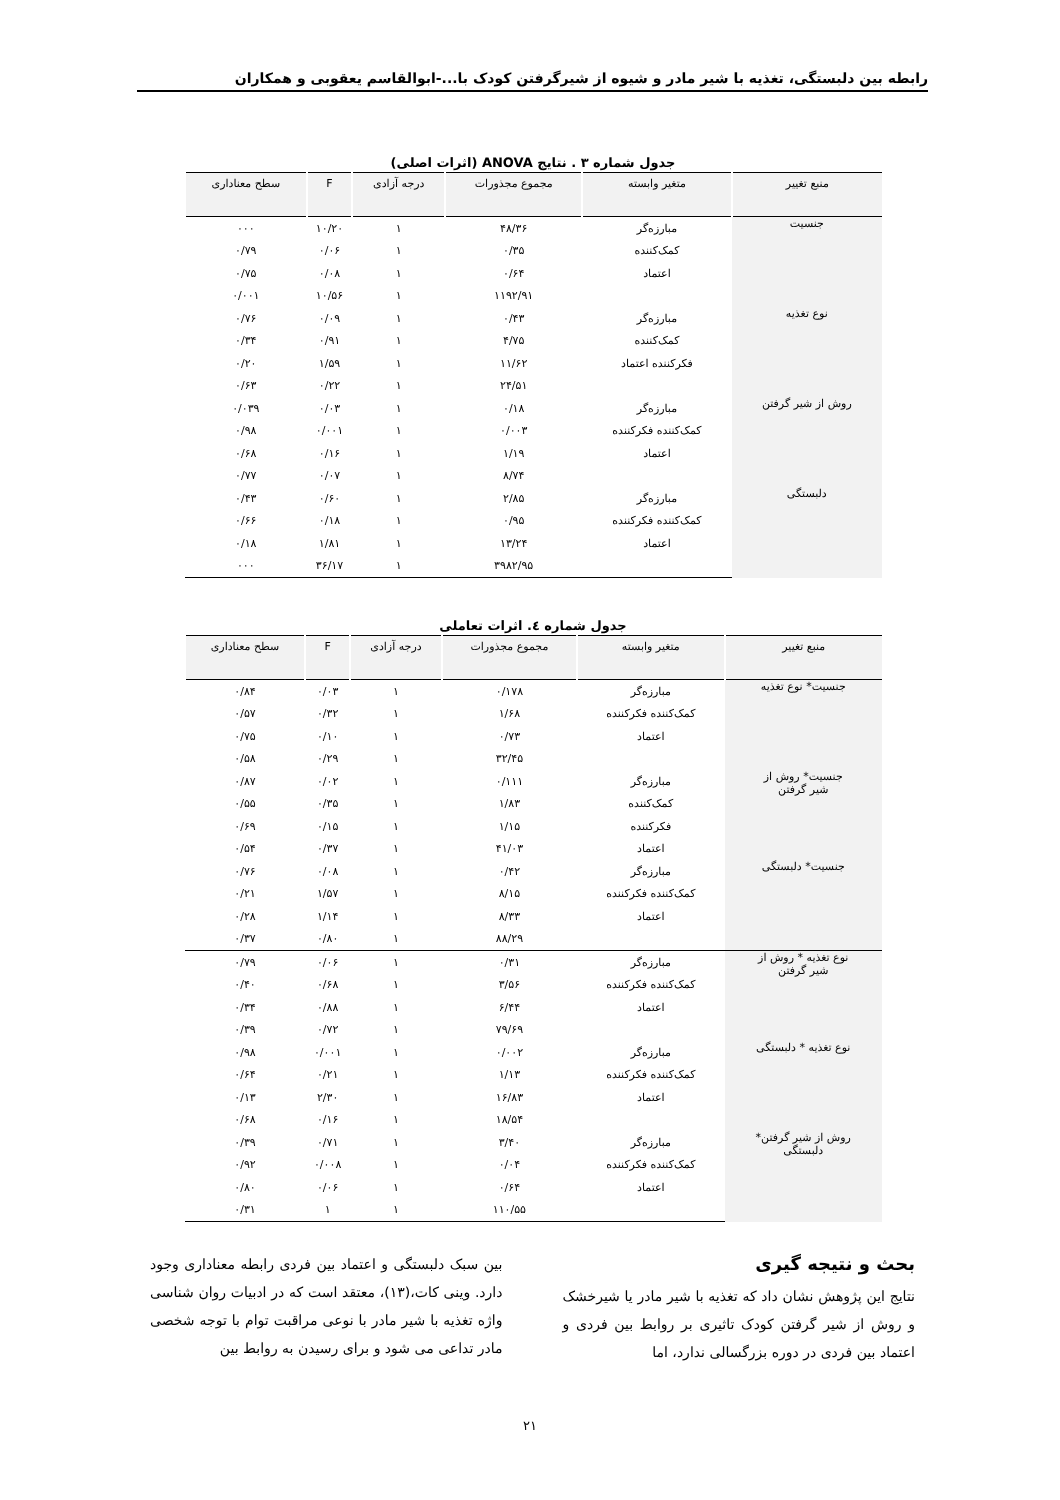رابطه بین دلبستگی، تغذیه با شیر مادر و شیوه از شیرگرفتن کودک با...-ابوالقاسم یعقوبی و همکاران
جدول شماره ۳ . نتایج ANOVA (اثرات اصلی)
| منبع تغییر | متغیر وابسته | مجموع مجذورات | درجه آزادی | F | سطح معناداری |
| --- | --- | --- | --- | --- | --- |
| جنسیت | مبارزه‌گر | ۴۸/۳۶ | ۱ | ۱۰/۲۰ | ۰۰۰ |
| | کمک‌کننده | ۰/۳۵ | ۱ | ۰/۰۶ | ۰/۷۹ |
| | اعتماد | ۰/۶۴ | ۱ | ۰/۰۸ | ۰/۷۵ |
| | | ۱۱۹۲/۹۱ | ۱ | ۱۰/۵۶ | ۰/۰۰۱ |
| نوع تغذیه | مبارزه‌گر | ۰/۴۳ | ۱ | ۰/۰۹ | ۰/۷۶ |
| | کمک‌کننده | ۴/۷۵ | ۱ | ۰/۹۱ | ۰/۳۴ |
| | فکرکننده اعتماد | ۱۱/۶۲ | ۱ | ۱/۵۹ | ۰/۲۰ |
| | | ۲۴/۵۱ | ۱ | ۰/۲۲ | ۰/۶۳ |
| روش از شیر گرفتن | مبارزه‌گر | ۰/۱۸ | ۱ | ۰/۰۳ | ۰/۰۳۹ |
| | کمک‌کننده فکرکننده | ۰/۰۰۳ | ۱ | ۰/۰۰۱ | ۰/۹۸ |
| | اعتماد | ۱/۱۹ | ۱ | ۰/۱۶ | ۰/۶۸ |
| | | ۸/۷۴ | ۱ | ۰/۰۷ | ۰/۷۷ |
| دلبستگی | مبارزه‌گر | ۲/۸۵ | ۱ | ۰/۶۰ | ۰/۴۳ |
| | کمک‌کننده فکرکننده | ۰/۹۵ | ۱ | ۰/۱۸ | ۰/۶۶ |
| | اعتماد | ۱۳/۲۴ | ۱ | ۱/۸۱ | ۰/۱۸ |
| | | ۳۹۸۲/۹۵ | ۱ | ۳۶/۱۷ | ۰۰۰ |
جدول شماره ٤. اثرات تعاملی
| منبع تغییر | متغیر وابسته | مجموع مجذورات | درجه آزادی | F | سطح معناداری |
| --- | --- | --- | --- | --- | --- |
| جنسیت* نوع تغذیه | مبارزه‌گر | ۰/۱۷۸ | ۱ | ۰/۰۳ | ۰/۸۴ |
| | کمک‌کننده فکرکننده | ۱/۶۸ | ۱ | ۰/۳۲ | ۰/۵۷ |
| | اعتماد | ۰/۷۳ | ۱ | ۰/۱۰ | ۰/۷۵ |
| | | ۳۲/۴۵ | ۱ | ۰/۲۹ | ۰/۵۸ |
| جنسیت* روش از شیر گرفتن | مبارزه‌گر | ۰/۱۱۱ | ۱ | ۰/۰۲ | ۰/۸۷ |
| | کمک‌کننده | ۱/۸۳ | ۱ | ۰/۳۵ | ۰/۵۵ |
| | فکرکننده | ۱/۱۵ | ۱ | ۰/۱۵ | ۰/۶۹ |
| | اعتماد | ۴۱/۰۳ | ۱ | ۰/۳۷ | ۰/۵۴ |
| جنسیت* دلبستگی | مبارزه‌گر | ۰/۴۲ | ۱ | ۰/۰۸ | ۰/۷۶ |
| | کمک‌کننده فکرکننده | ۸/۱۵ | ۱ | ۱/۵۷ | ۰/۲۱ |
| | اعتماد | ۸/۳۳ | ۱ | ۱/۱۴ | ۰/۲۸ |
| | | ۸۸/۲۹ | ۱ | ۰/۸۰ | ۰/۳۷ |
| نوع تغذیه * روش از شیر گرفتن | مبارزه‌گر | ۰/۳۱ | ۱ | ۰/۰۶ | ۰/۷۹ |
| | کمک‌کننده فکرکننده | ۳/۵۶ | ۱ | ۰/۶۸ | ۰/۴۰ |
| | اعتماد | ۶/۴۴ | ۱ | ۰/۸۸ | ۰/۳۴ |
| | | ۷۹/۶۹ | ۱ | ۰/۷۲ | ۰/۳۹ |
| نوع تغذیه * دلبستگی | مبارزه‌گر | ۰/۰۰۲ | ۱ | ۰/۰۰۱ | ۰/۹۸ |
| | کمک‌کننده فکرکننده | ۱/۱۳ | ۱ | ۰/۲۱ | ۰/۶۴ |
| | اعتماد | ۱۶/۸۳ | ۱ | ۲/۳۰ | ۰/۱۳ |
| | | ۱۸/۵۴ | ۱ | ۰/۱۶ | ۰/۶۸ |
| روش از شیر گرفتن* دلبستگی | مبارزه‌گر | ۳/۴۰ | ۱ | ۰/۷۱ | ۰/۳۹ |
| | کمک‌کننده فکرکننده | ۰/۰۴ | ۱ | ۰/۰۰۸ | ۰/۹۲ |
| | اعتماد | ۰/۶۴ | ۱ | ۰/۰۶ | ۰/۸۰ |
| | | ۱۱۰/۵۵ | ۱ | ۱ | ۰/۳۱ |
بحث و نتیجه گیری
نتایج این پژوهش نشان داد که تغذیه با شیر مادر یا شیرخشک و روش از شیر گرفتن کودک تاثیری بر روابط بین فردی و اعتماد بین فردی در دوره بزرگسالی ندارد، اما
بین سبک دلبستگی و اعتماد بین فردی رابطه معناداری وجود دارد. وینی کات،(۱۳)، معتقد است که در ادبیات روان شناسی واژه تغذیه با شیر مادر با نوعی مراقبت توام با توجه شخصی مادر تداعی می شود و برای رسیدن به روابط بین
۲۱